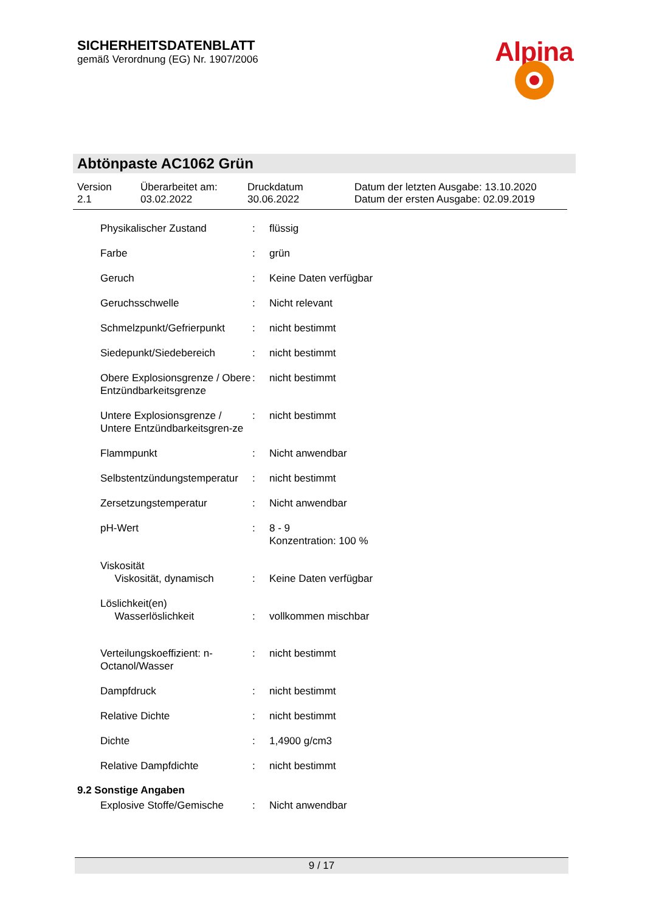SICHERHEITSDATENBLATT
gemäß Verordnung (EG) Nr. 1907/2006
Alpina
Abtönpaste AC1062 Grün
| Version 2.1 | Überarbeitet am: 03.02.2022 | Druckdatum 30.06.2022 | Datum der letzten Ausgabe: 13.10.2020 Datum der ersten Ausgabe: 02.09.2019 |
| Physikalischer Zustand | : | flüssig |
| Farbe | : | grün |
| Geruch | : | Keine Daten verfügbar |
| Geruchsschwelle | : | Nicht relevant |
| Schmelzpunkt/Gefrierpunkt | : | nicht bestimmt |
| Siedepunkt/Siedebereich | : | nicht bestimmt |
| Obere Explosionsgrenze / Obere Entzündbarkeitsgrenze | : | nicht bestimmt |
| Untere Explosionsgrenze / Untere Entzündbarkeitsgren-ze | : | nicht bestimmt |
| Flammpunkt | : | Nicht anwendbar |
| Selbstentzündungstemperatur | : | nicht bestimmt |
| Zersetzungstemperatur | : | Nicht anwendbar |
| pH-Wert | : | 8 - 9 Konzentration: 100 % |
| Viskosität Viskosität, dynamisch | : | Keine Daten verfügbar |
| Löslichkeit(en) Wasserlöslichkeit | : | vollkommen mischbar |
| Verteilungskoeffizient: n-Octanol/Wasser | : | nicht bestimmt |
| Dampfdruck | : | nicht bestimmt |
| Relative Dichte | : | nicht bestimmt |
| Dichte | : | 1,4900 g/cm3 |
| Relative Dampfdichte | : | nicht bestimmt |
9.2 Sonstige Angaben
| Explosive Stoffe/Gemische | : | Nicht anwendbar |
9 / 17